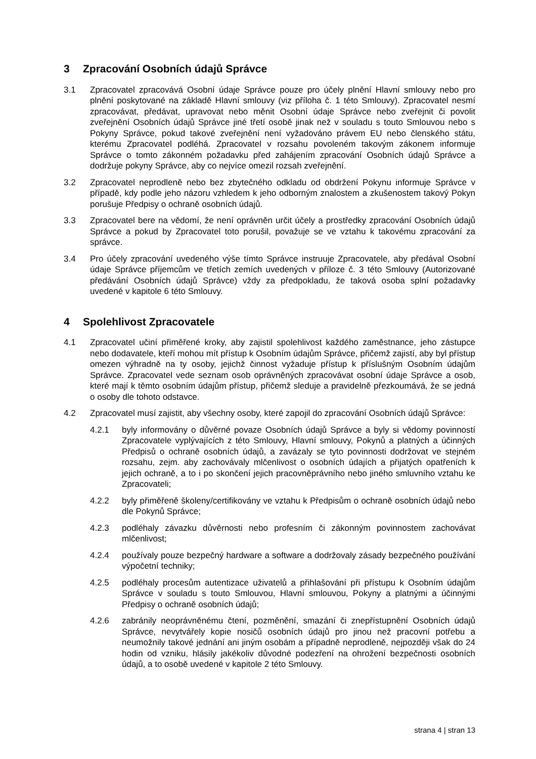3 Zpracování Osobních údajů Správce
3.1 Zpracovatel zpracovává Osobní údaje Správce pouze pro účely plnění Hlavní smlouvy nebo pro plnění poskytované na základě Hlavní smlouvy (viz příloha č. 1 této Smlouvy). Zpracovatel nesmí zpracovávat, předávat, upravovat nebo měnit Osobní údaje Správce nebo zveřejnit či povolit zveřejnění Osobních údajů Správce jiné třetí osobě jinak než v souladu s touto Smlouvou nebo s Pokyny Správce, pokud takové zveřejnění není vyžadováno právem EU nebo členského státu, kterému Zpracovatel podléhá. Zpracovatel v rozsahu povoleném takovým zákonem informuje Správce o tomto zákonném požadavku před zahájením zpracování Osobních údajů Správce a dodržuje pokyny Správce, aby co nejvíce omezil rozsah zveřejnění.
3.2 Zpracovatel neprodleně nebo bez zbytečného odkladu od obdržení Pokynu informuje Správce v případě, kdy podle jeho názoru vzhledem k jeho odborným znalostem a zkušenostem takový Pokyn porušuje Předpisy o ochraně osobních údajů.
3.3 Zpracovatel bere na vědomí, že není oprávněn určit účely a prostředky zpracování Osobních údajů Správce a pokud by Zpracovatel toto porušil, považuje se ve vztahu k takovému zpracování za správce.
3.4 Pro účely zpracování uvedeného výše tímto Správce instruuje Zpracovatele, aby předával Osobní údaje Správce příjemcům ve třetích zemích uvedených v příloze č. 3 této Smlouvy (Autorizované předávání Osobních údajů Správce) vždy za předpokladu, že taková osoba splní požadavky uvedené v kapitole 6 této Smlouvy.
4 Spolehlivost Zpracovatele
4.1 Zpracovatel učiní přiměřené kroky, aby zajistil spolehlivost každého zaměstnance, jeho zástupce nebo dodavatele, kteří mohou mít přístup k Osobním údajům Správce, přičemž zajistí, aby byl přístup omezen výhradně na ty osoby, jejichž činnost vyžaduje přístup k příslušným Osobním údajům Správce. Zpracovatel vede seznam osob oprávněných zpracovávat osobní údaje Správce a osob, které mají k těmto osobním údajům přístup, přičemž sleduje a pravidelně přezkoumává, že se jedná o osoby dle tohoto odstavce.
4.2 Zpracovatel musí zajistit, aby všechny osoby, které zapojil do zpracování Osobních údajů Správce:
4.2.1 byly informovány o důvěrné povaze Osobních údajů Správce a byly si vědomy povinností Zpracovatele vyplývajících z této Smlouvy, Hlavní smlouvy, Pokynů a platných a účinných Předpisů o ochraně osobních údajů, a zavázaly se tyto povinnosti dodržovat ve stejném rozsahu, zejm. aby zachovávaly mlčenlivost o osobních údajích a přijatých opatřeních k jejich ochraně, a to i po skončení jejich pracovněprávního nebo jiného smluvního vztahu ke Zpracovateli;
4.2.2 byly přiměřeně školeny/certifikovány ve vztahu k Předpisům o ochraně osobních údajů nebo dle Pokynů Správce;
4.2.3 podléhaly závazku důvěrnosti nebo profesním či zákonným povinnostem zachovávat mlčenlivost;
4.2.4 používaly pouze bezpečný hardware a software a dodržovaly zásady bezpečného používání výpočetní techniky;
4.2.5 podléhaly procesům autentizace uživatelů a přihlašování při přístupu k Osobním údajům Správce v souladu s touto Smlouvou, Hlavní smlouvou, Pokyny a platnými a účinnými Předpisy o ochraně osobních údajů;
4.2.6 zabránily neoprávněnému čtení, pozměnění, smazání či znepřístupnění Osobních údajů Správce, nevytvářely kopie nosičů osobních údajů pro jinou než pracovní potřebu a neumožnily takové jednání ani jiným osobám a případně neprodleně, nejpozději však do 24 hodin od vzniku, hlásily jakékoliv důvodné podezření na ohrožení bezpečnosti osobních údajů, a to osobě uvedené v kapitole 2 této Smlouvy.
strana 4 | stran 13